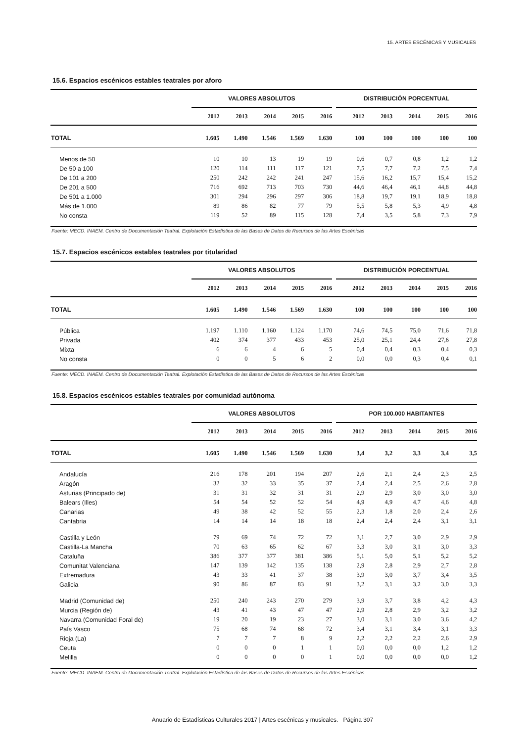15. ARTES ESCÉNICAS Y MUSICALES
15.6. Espacios escénicos estables teatrales por aforo
| | VALORES ABSOLUTOS | | | | | | DISTRIBUCIÓN PORCENTUAL | | | | |
| --- | --- | --- | --- | --- | --- | --- | --- | --- | --- | --- | --- |
| | 2012 | 2013 | 2014 | 2015 | 2016 | | 2012 | 2013 | 2014 | 2015 | 2016 |
| TOTAL | 1.605 | 1.490 | 1.546 | 1.569 | 1.630 | | 100 | 100 | 100 | 100 | 100 |
| Menos de 50 | 10 | 10 | 13 | 19 | 19 | | 0,6 | 0,7 | 0,8 | 1,2 | 1,2 |
| De 50 a 100 | 120 | 114 | 111 | 117 | 121 | | 7,5 | 7,7 | 7,2 | 7,5 | 7,4 |
| De 101 a 200 | 250 | 242 | 242 | 241 | 247 | | 15,6 | 16,2 | 15,7 | 15,4 | 15,2 |
| De 201 a 500 | 716 | 692 | 713 | 703 | 730 | | 44,6 | 46,4 | 46,1 | 44,8 | 44,8 |
| De 501 a 1.000 | 301 | 294 | 296 | 297 | 306 | | 18,8 | 19,7 | 19,1 | 18,9 | 18,8 |
| Más de 1.000 | 89 | 86 | 82 | 77 | 79 | | 5,5 | 5,8 | 5,3 | 4,9 | 4,8 |
| No consta | 119 | 52 | 89 | 115 | 128 | | 7,4 | 3,5 | 5,8 | 7,3 | 7,9 |
Fuente: MECD. INAEM. Centro de Documentación Teatral. Explotación Estadística de las Bases de Datos de Recursos de las Artes Escénicas
15.7. Espacios escénicos estables teatrales por titularidad
| | VALORES ABSOLUTOS | | | | | | DISTRIBUCIÓN PORCENTUAL | | | | |
| --- | --- | --- | --- | --- | --- | --- | --- | --- | --- | --- | --- |
| | 2012 | 2013 | 2014 | 2015 | 2016 | | 2012 | 2013 | 2014 | 2015 | 2016 |
| TOTAL | 1.605 | 1.490 | 1.546 | 1.569 | 1.630 | | 100 | 100 | 100 | 100 | 100 |
| Pública | 1.197 | 1.110 | 1.160 | 1.124 | 1.170 | | 74,6 | 74,5 | 75,0 | 71,6 | 71,8 |
| Privada | 402 | 374 | 377 | 433 | 453 | | 25,0 | 25,1 | 24,4 | 27,6 | 27,8 |
| Mixta | 6 | 6 | 4 | 6 | 5 | | 0,4 | 0,4 | 0,3 | 0,4 | 0,3 |
| No consta | 0 | 0 | 5 | 6 | 2 | | 0,0 | 0,0 | 0,3 | 0,4 | 0,1 |
Fuente: MECD. INAEM. Centro de Documentación Teatral. Explotación Estadística de las Bases de Datos de Recursos de las Artes Escénicas
15.8. Espacios escénicos estables teatrales por comunidad autónoma
| | VALORES ABSOLUTOS | | | | | | POR 100.000 HABITANTES | | | | |
| --- | --- | --- | --- | --- | --- | --- | --- | --- | --- | --- | --- |
| | 2012 | 2013 | 2014 | 2015 | 2016 | | 2012 | 2013 | 2014 | 2015 | 2016 |
| TOTAL | 1.605 | 1.490 | 1.546 | 1.569 | 1.630 | | 3,4 | 3,2 | 3,3 | 3,4 | 3,5 |
| Andalucía | 216 | 178 | 201 | 194 | 207 | | 2,6 | 2,1 | 2,4 | 2,3 | 2,5 |
| Aragón | 32 | 32 | 33 | 35 | 37 | | 2,4 | 2,4 | 2,5 | 2,6 | 2,8 |
| Asturias (Principado de) | 31 | 31 | 32 | 31 | 31 | | 2,9 | 2,9 | 3,0 | 3,0 | 3,0 |
| Balears (Illes) | 54 | 54 | 52 | 52 | 54 | | 4,9 | 4,9 | 4,7 | 4,6 | 4,8 |
| Canarias | 49 | 38 | 42 | 52 | 55 | | 2,3 | 1,8 | 2,0 | 2,4 | 2,6 |
| Cantabria | 14 | 14 | 14 | 18 | 18 | | 2,4 | 2,4 | 2,4 | 3,1 | 3,1 |
| Castilla y León | 79 | 69 | 74 | 72 | 72 | | 3,1 | 2,7 | 3,0 | 2,9 | 2,9 |
| Castilla-La Mancha | 70 | 63 | 65 | 62 | 67 | | 3,3 | 3,0 | 3,1 | 3,0 | 3,3 |
| Cataluña | 386 | 377 | 377 | 381 | 386 | | 5,1 | 5,0 | 5,1 | 5,2 | 5,2 |
| Comunitat Valenciana | 147 | 139 | 142 | 135 | 138 | | 2,9 | 2,8 | 2,9 | 2,7 | 2,8 |
| Extremadura | 43 | 33 | 41 | 37 | 38 | | 3,9 | 3,0 | 3,7 | 3,4 | 3,5 |
| Galicia | 90 | 86 | 87 | 83 | 91 | | 3,2 | 3,1 | 3,2 | 3,0 | 3,3 |
| Madrid (Comunidad de) | 250 | 240 | 243 | 270 | 279 | | 3,9 | 3,7 | 3,8 | 4,2 | 4,3 |
| Murcia (Región de) | 43 | 41 | 43 | 47 | 47 | | 2,9 | 2,8 | 2,9 | 3,2 | 3,2 |
| Navarra (Comunidad Foral de) | 19 | 20 | 19 | 23 | 27 | | 3,0 | 3,1 | 3,0 | 3,6 | 4,2 |
| País Vasco | 75 | 68 | 74 | 68 | 72 | | 3,4 | 3,1 | 3,4 | 3,1 | 3,3 |
| Rioja (La) | 7 | 7 | 7 | 8 | 9 | | 2,2 | 2,2 | 2,2 | 2,6 | 2,9 |
| Ceuta | 0 | 0 | 0 | 1 | 1 | | 0,0 | 0,0 | 0,0 | 1,2 | 1,2 |
| Melilla | 0 | 0 | 0 | 0 | 1 | | 0,0 | 0,0 | 0,0 | 0,0 | 1,2 |
Fuente: MECD. INAEM. Centro de Documentación Teatral. Explotación Estadística de las Bases de Datos de Recursos de las Artes Escénicas
Anuario de Estadísticas Culturales 2017 | Artes escénicas y musicales. Página 307